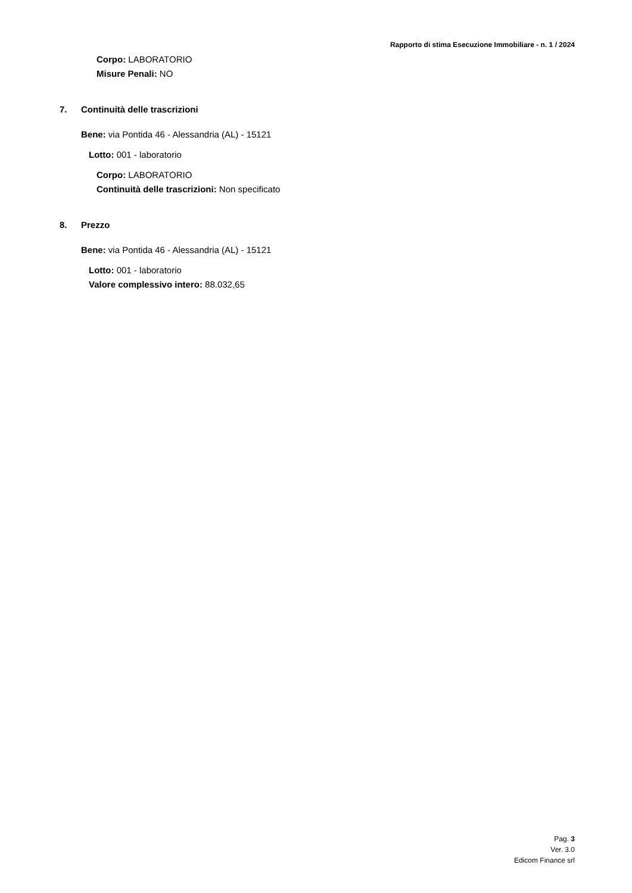Rapporto di stima Esecuzione Immobiliare - n. 1 / 2024
Corpo: LABORATORIO
Misure Penali: NO
7. Continuità delle trascrizioni
Bene: via Pontida 46 - Alessandria (AL) - 15121
Lotto: 001 - laboratorio
Corpo: LABORATORIO
Continuità delle trascrizioni: Non specificato
8. Prezzo
Bene: via Pontida 46 - Alessandria (AL) - 15121
Lotto: 001 - laboratorio
Valore complessivo intero: 88.032,65
Pag. 3
Ver. 3.0
Edicom Finance srl